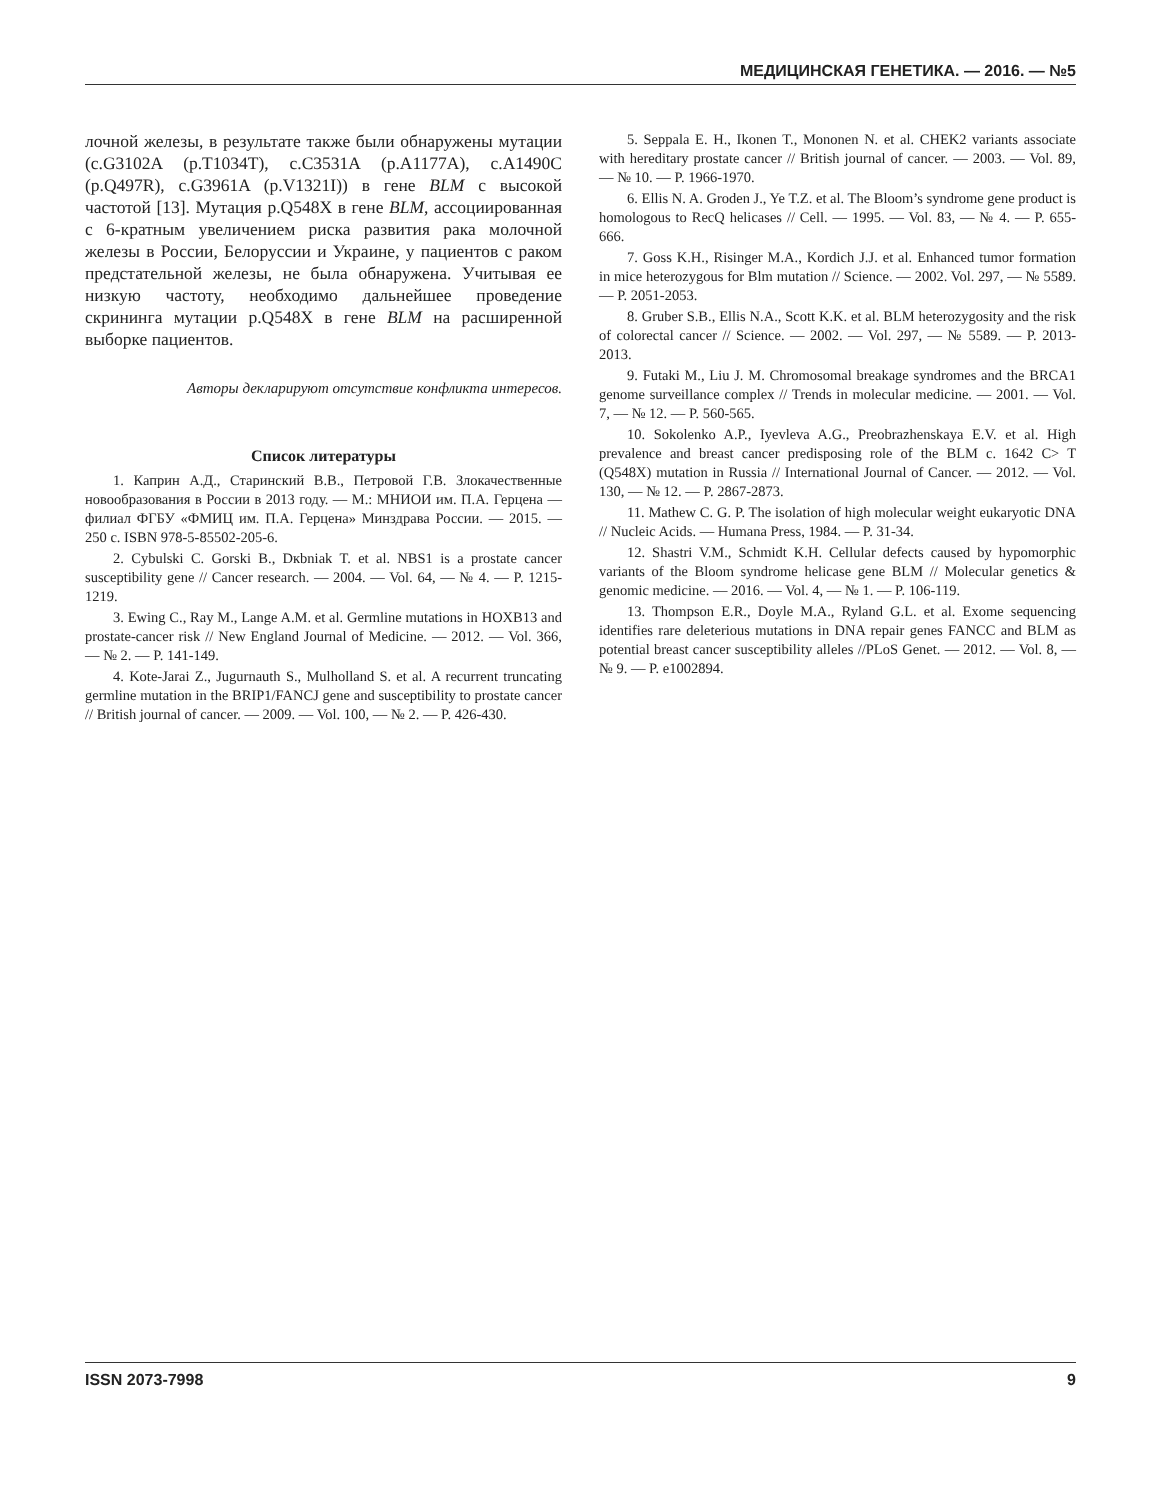МЕДИЦИНСКАЯ ГЕНЕТИКА. — 2016. — №5
лочной железы, в результате также были обнаружены мутации (c.G3102A (p.T1034T), c.C3531A (p.A1177A), c.A1490C (p.Q497R), c.G3961A (p.V1321I)) в гене BLM с высокой частотой [13]. Мутация p.Q548X в гене BLM, ассоциированная с 6-кратным увеличением риска развития рака молочной железы в России, Белоруссии и Украине, у пациентов с раком предстательной железы, не была обнаружена. Учитывая ее низкую частоту, необходимо дальнейшее проведение скрининга мутации p.Q548X в гене BLM на расширенной выборке пациентов.
Авторы декларируют отсутствие конфликта интересов.
Список литературы
1. Каприн А.Д., Старинский В.В., Петровой Г.В. Злокачественные новообразования в России в 2013 году. — М.: МНИОИ им. П.А. Герцена — филиал ФГБУ «ФМИЦ им. П.А. Герцена» Минздрава России. — 2015. — 250 с. ISBN 978-5-85502-205-6.
2. Cybulski C. Gorski B., Dкbniak T. et al. NBS1 is a prostate cancer susceptibility gene // Cancer research. — 2004. — Vol. 64, — № 4. — P. 1215-1219.
3. Ewing C., Ray M., Lange A.M. et al. Germline mutations in HOXB13 and prostate-cancer risk // New England Journal of Medicine. — 2012. — Vol. 366, — № 2. — P. 141-149.
4. Kote-Jarai Z., Jugurnauth S., Mulholland S. et al. A recurrent truncating germline mutation in the BRIP1/FANCJ gene and susceptibility to prostate cancer // British journal of cancer. — 2009. — Vol. 100, — № 2. — P. 426-430.
5. Seppala E. H., Ikonen T., Mononen N. et al. CHEK2 variants associate with hereditary prostate cancer // British journal of cancer. — 2003. — Vol. 89, — № 10. — P. 1966-1970.
6. Ellis N. A. Groden J., Ye T.Z. et al. The Bloom’s syndrome gene product is homologous to RecQ helicases // Cell. — 1995. — Vol. 83, — № 4. — P. 655-666.
7. Goss K.H., Risinger M.A., Kordich J.J. et al. Enhanced tumor formation in mice heterozygous for Blm mutation // Science. — 2002. Vol. 297, — № 5589. — P. 2051-2053.
8. Gruber S.B., Ellis N.A., Scott K.K. et al. BLM heterozygosity and the risk of colorectal cancer // Science. — 2002. — Vol. 297, — № 5589. — P. 2013-2013.
9. Futaki M., Liu J. M. Chromosomal breakage syndromes and the BRCA1 genome surveillance complex // Trends in molecular medicine. — 2001. — Vol. 7, — № 12. — P. 560-565.
10. Sokolenko A.P., Iyevleva A.G., Preobrazhenskaya E.V. et al. High prevalence and breast cancer predisposing role of the BLM c. 1642 C> T (Q548X) mutation in Russia // International Journal of Cancer. — 2012. — Vol. 130, — № 12. — P. 2867-2873.
11. Mathew C. G. P. The isolation of high molecular weight eukaryotic DNA // Nucleic Acids. — Humana Press, 1984. — P. 31-34.
12. Shastri V.M., Schmidt K.H. Cellular defects caused by hypomorphic variants of the Bloom syndrome helicase gene BLM // Molecular genetics & genomic medicine. — 2016. — Vol. 4, — № 1. — P. 106-119.
13. Thompson E.R., Doyle M.A., Ryland G.L. et al. Exome sequencing identifies rare deleterious mutations in DNA repair genes FANCC and BLM as potential breast cancer susceptibility alleles //PLoS Genet. — 2012. — Vol. 8, — № 9. — P. e1002894.
ISSN 2073-7998 9